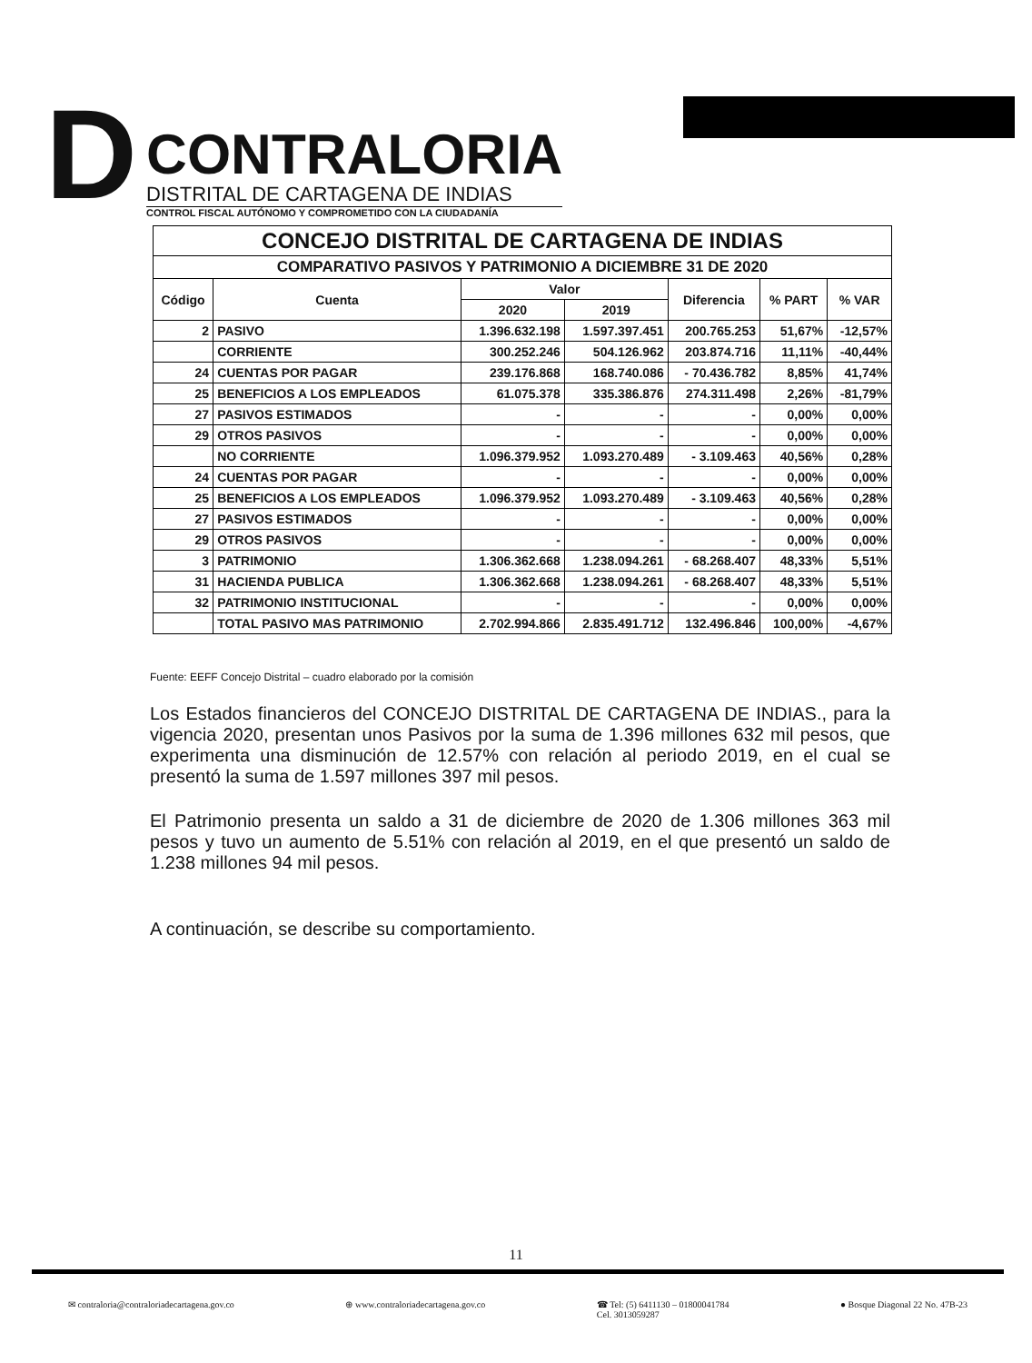D
CONTRALORIA
DISTRITAL DE CARTAGENA DE INDIAS
CONTROL FISCAL AUTÓNOMO Y COMPROMETIDO CON LA CIUDADANÍA
| CONCEJO DISTRITAL DE CARTAGENA DE INDIAS | | | | | | |
| --- | --- | --- | --- | --- | --- | --- |
| COMPARATIVO PASIVOS Y PATRIMONIO A DICIEMBRE 31 DE 2020 | | | | | | |
| Código | Cuenta | Valor | | Diferencia | % PART | % VAR |
| | | 2020 | 2019 | | | |
| 2 | PASIVO | 1.396.632.198 | 1.597.397.451 | 200.765.253 | 51,67% | -12,57% |
| | CORRIENTE | 300.252.246 | 504.126.962 | 203.874.716 | 11,11% | -40,44% |
| 24 | CUENTAS POR PAGAR | 239.176.868 | 168.740.086 | - 70.436.782 | 8,85% | 41,74% |
| 25 | BENEFICIOS A LOS EMPLEADOS | 61.075.378 | 335.386.876 | 274.311.498 | 2,26% | -81,79% |
| 27 | PASIVOS ESTIMADOS | - | - | - | 0,00% | 0,00% |
| 29 | OTROS PASIVOS | - | - | - | 0,00% | 0,00% |
| | NO CORRIENTE | 1.096.379.952 | 1.093.270.489 | - 3.109.463 | 40,56% | 0,28% |
| 24 | CUENTAS POR PAGAR | - | - | - | 0,00% | 0,00% |
| 25 | BENEFICIOS A LOS EMPLEADOS | 1.096.379.952 | 1.093.270.489 | - 3.109.463 | 40,56% | 0,28% |
| 27 | PASIVOS ESTIMADOS | - | - | - | 0,00% | 0,00% |
| 29 | OTROS PASIVOS | - | - | - | 0,00% | 0,00% |
| 3 | PATRIMONIO | 1.306.362.668 | 1.238.094.261 | - 68.268.407 | 48,33% | 5,51% |
| 31 | HACIENDA PUBLICA | 1.306.362.668 | 1.238.094.261 | - 68.268.407 | 48,33% | 5,51% |
| 32 | PATRIMONIO INSTITUCIONAL | - | - | - | 0,00% | 0,00% |
| | TOTAL PASIVO MAS PATRIMONIO | 2.702.994.866 | 2.835.491.712 | 132.496.846 | 100,00% | -4,67% |
Fuente: EEFF Concejo Distrital – cuadro elaborado por la comisión
Los Estados financieros del CONCEJO DISTRITAL DE CARTAGENA DE INDIAS., para la vigencia 2020, presentan unos Pasivos por la suma de 1.396 millones 632 mil pesos, que experimenta una disminución de 12.57% con relación al periodo 2019, en el cual se presentó la suma de 1.597 millones 397 mil pesos.
El Patrimonio presenta un saldo a 31 de diciembre de 2020 de 1.306 millones 363 mil pesos y tuvo un aumento de 5.51% con relación al 2019, en el que presentó un saldo de 1.238 millones 94 mil pesos.
A continuación, se describe su comportamiento.
11
✉ contraloria@contraloriadecartagena.gov.co ⊕ www.contraloriadecartagena.gov.co ☎ Tel: (5) 6411130 – 01800041784
Cel. 3013059287 ● Bosque Diagonal 22 No. 47B-23